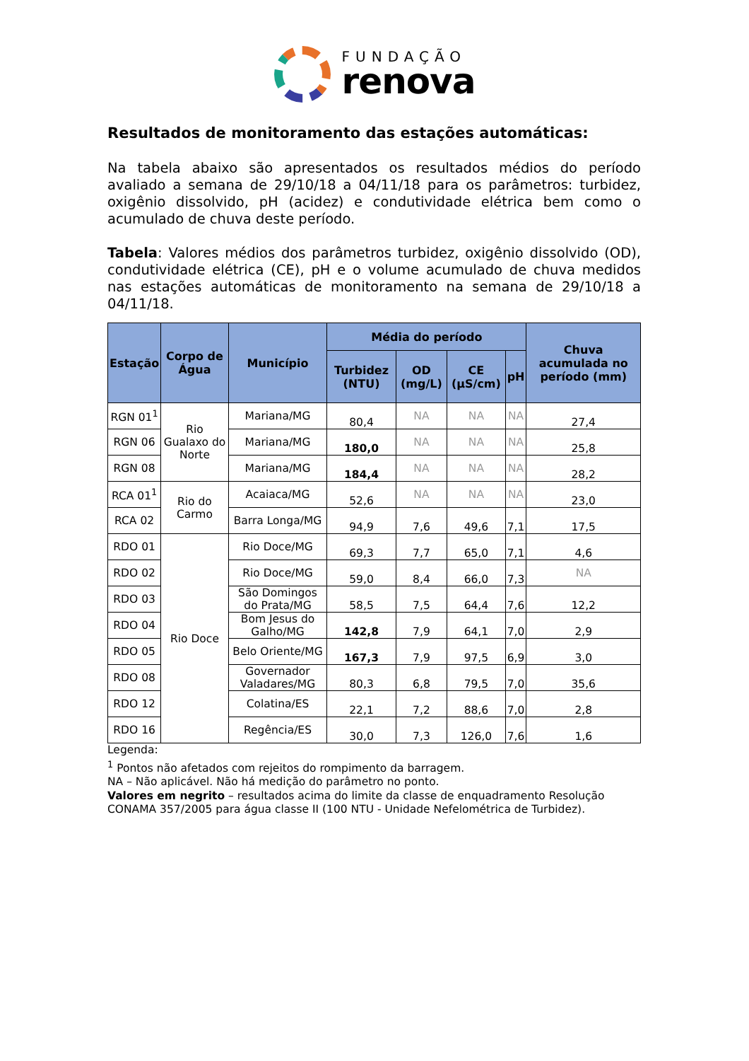FUNDAÇÃO
renova
Resultados de monitoramento das estações automáticas:
Na tabela abaixo são apresentados os resultados médios do período avaliado a semana de 29/10/18 a 04/11/18 para os parâmetros: turbidez, oxigênio dissolvido, pH (acidez) e condutividade elétrica bem como o acumulado de chuva deste período.
Tabela: Valores médios dos parâmetros turbidez, oxigênio dissolvido (OD), condutividade elétrica (CE), pH e o volume acumulado de chuva medidos nas estações automáticas de monitoramento na semana de 29/10/18 a 04/11/18.
| Estação | Corpo de Água | Município | Média do período | | | | Chuva acumulada no período (mm) |
| --- | --- | --- | --- | --- | --- | --- | --- |
| | | | Turbidez (NTU) | OD (mg/L) | CE (µS/cm) | pH | |
| RGN 01<sup>1</sup> | Rio Gualaxo do Norte | Mariana/MG | 80,4 | NA | NA | NA | 27,4 |
| RGN 06 | | Mariana/MG | 180,0 | NA | NA | NA | 25,8 |
| RGN 08 | | Mariana/MG | 184,4 | NA | NA | NA | 28,2 |
| RCA 01<sup>1</sup> | Rio do Carmo | Acaiaca/MG | 52,6 | NA | NA | NA | 23,0 |
| RCA 02 | | Barra Longa/MG | 94,9 | 7,6 | 49,6 | 7,1 | 17,5 |
| RDO 01 | Rio Doce | Rio Doce/MG | 69,3 | 7,7 | 65,0 | 7,1 | 4,6 |
| RDO 02 | | Rio Doce/MG | 59,0 | 8,4 | 66,0 | 7,3 | NA |
| RDO 03 | | São Domingos do Prata/MG | 58,5 | 7,5 | 64,4 | 7,6 | 12,2 |
| RDO 04 | | Bom Jesus do Galho/MG | 142,8 | 7,9 | 64,1 | 7,0 | 2,9 |
| RDO 05 | | Belo Oriente/MG | 167,3 | 7,9 | 97,5 | 6,9 | 3,0 |
| RDO 08 | | Governador Valadares/MG | 80,3 | 6,8 | 79,5 | 7,0 | 35,6 |
| RDO 12 | | Colatina/ES | 22,1 | 7,2 | 88,6 | 7,0 | 2,8 |
| RDO 16 | | Regência/ES | 30,0 | 7,3 | 126,0 | 7,6 | 1,6 |
Legenda:
<sup>1</sup> Pontos não afetados com rejeitos do rompimento da barragem.
NA – Não aplicável. Não há medição do parâmetro no ponto.
Valores em negrito – resultados acima do limite da classe de enquadramento Resolução CONAMA 357/2005 para água classe II (100 NTU - Unidade Nefelométrica de Turbidez).